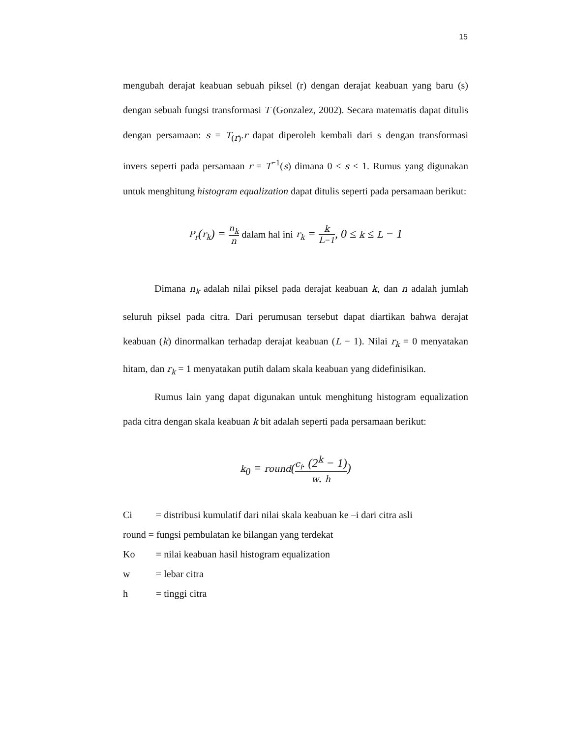15
mengubah derajat keabuan sebuah piksel (r) dengan derajat keabuan yang baru (s) dengan sebuah fungsi transformasi T (Gonzalez, 2002). Secara matematis dapat ditulis dengan persamaan: s = T<sub>(r)</sub>.r dapat diperoleh kembali dari s dengan transformasi invers seperti pada persamaan r = T<sup>−1</sup>(s) dimana 0 ≤ s ≤ 1. Rumus yang digunakan untuk menghitung histogram equalization dapat ditulis seperti pada persamaan berikut:
P<sub>r</sub>(r<sub>k</sub>) = n<sub>k</sub> n dalam hal ini r<sub>k</sub> = k L−1, 0 ≤ k ≤ L − 1
Dimana n<sub>k</sub> adalah nilai piksel pada derajat keabuan k, dan n adalah jumlah seluruh piksel pada citra. Dari perumusan tersebut dapat diartikan bahwa derajat keabuan (k) dinormalkan terhadap derajat keabuan (L − 1). Nilai r<sub>k</sub> = 0 menyatakan hitam, dan r<sub>k</sub> = 1 menyatakan putih dalam skala keabuan yang didefinisikan.
Rumus lain yang dapat digunakan untuk menghitung histogram equalization pada citra dengan skala keabuan k bit adalah seperti pada persamaan berikut:
k<sub>0</sub> = round(c<sub>i</sub>. (2<sup>k</sup> − 1) w. h)
Ci = distribusi kumulatif dari nilai skala keabuan ke –i dari citra asli
round = fungsi pembulatan ke bilangan yang terdekat
Ko = nilai keabuan hasil histogram equalization
w = lebar citra
h = tinggi citra